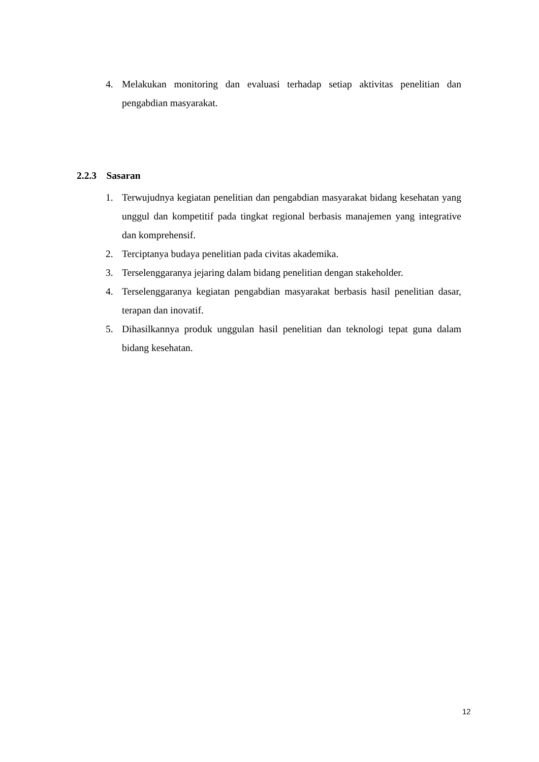4. Melakukan monitoring dan evaluasi terhadap setiap aktivitas penelitian dan pengabdian masyarakat.
2.2.3 Sasaran
1. Terwujudnya kegiatan penelitian dan pengabdian masyarakat bidang kesehatan yang unggul dan kompetitif pada tingkat regional berbasis manajemen yang integrative dan komprehensif.
2. Terciptanya budaya penelitian pada civitas akademika.
3. Terselenggaranya jejaring dalam bidang penelitian dengan stakeholder.
4. Terselenggaranya kegiatan pengabdian masyarakat berbasis hasil penelitian dasar, terapan dan inovatif.
5. Dihasilkannya produk unggulan hasil penelitian dan teknologi tepat guna dalam bidang kesehatan.
12